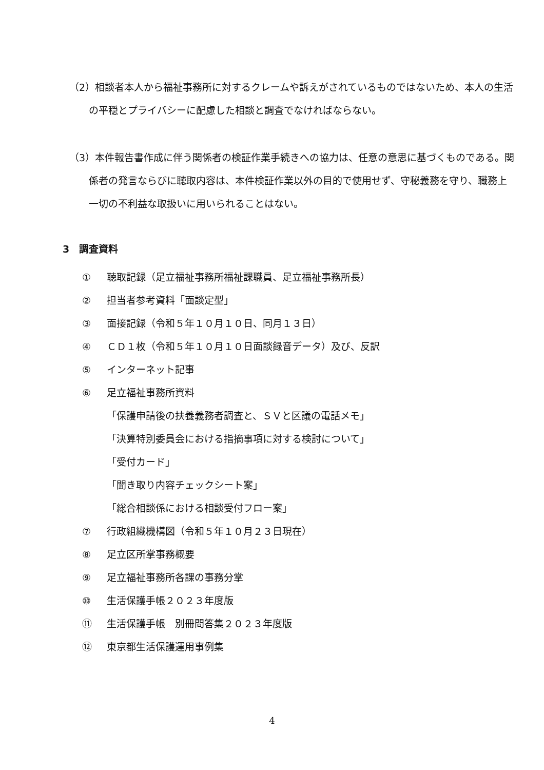（2）相談者本人から福祉事務所に対するクレームや訴えがされているものではないため、本人の生活の平穏とプライバシーに配慮した相談と調査でなければならない。
（3）本件報告書作成に伴う関係者の検証作業手続きへの協力は、任意の意思に基づくものである。関係者の発言ならびに聴取内容は、本件検証作業以外の目的で使用せず、守秘義務を守り、職務上一切の不利益な取扱いに用いられることはない。
3　調査資料
① 聴取記録（足立福祉事務所福祉課職員、足立福祉事務所長）
② 担当者参考資料「面談定型」
③ 面接記録（令和５年１０月１０日、同月１３日）
④ ＣＤ１枚（令和５年１０月１０日面談録音データ）及び、反訳
⑤ インターネット記事
⑥ 足立福祉事務所資料
「保護申請後の扶養義務者調査と、ＳＶと区議の電話メモ」
「決算特別委員会における指摘事項に対する検討について」
「受付カード」
「聞き取り内容チェックシート案」
「総合相談係における相談受付フロー案」
⑦ 行政組織機構図（令和５年１０月２３日現在）
⑧ 足立区所掌事務概要
⑨ 足立福祉事務所各課の事務分掌
⑩ 生活保護手帳２０２３年度版
⑪ 生活保護手帳　別冊問答集２０２３年度版
⑫ 東京都生活保護運用事例集
4